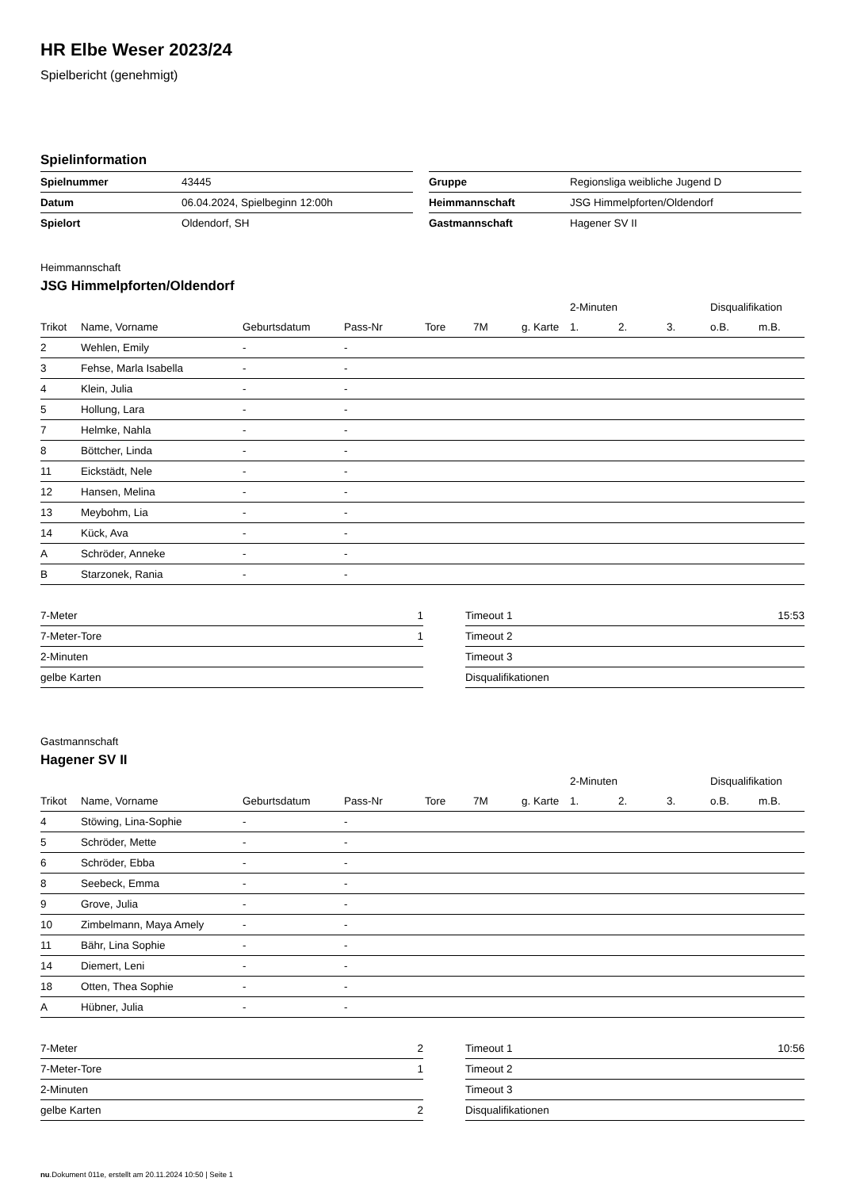HR Elbe Weser 2023/24
Spielbericht (genehmigt)
Spielinformation
| Spielnummer | 43445 |
| Datum | 06.04.2024, Spielbeginn 12:00h |
| Spielort | Oldendorf, SH |
| Gruppe | Regionsliga weibliche Jugend D |
| Heimmannschaft | JSG Himmelpforten/Oldendorf |
| Gastmannschaft | Hagener SV II |
Heimmannschaft
JSG Himmelpforten/Oldendorf
| | | | | | | | 2-Minuten | | | Disqualifikation | |
| --- | --- | --- | --- | --- | --- | --- | --- | --- | --- | --- | --- |
| Trikot | Name, Vorname | Geburtsdatum | Pass-Nr | Tore | 7M | g. Karte | 1. | 2. | 3. | o.B. | m.B. |
| 2 | Wehlen, Emily | - | - | | | | | | | | |
| 3 | Fehse, Marla Isabella | - | - | | | | | | | | |
| 4 | Klein, Julia | - | - | | | | | | | | |
| 5 | Hollung, Lara | - | - | | | | | | | | |
| 7 | Helmke, Nahla | - | - | | | | | | | | |
| 8 | Böttcher, Linda | - | - | | | | | | | | |
| 11 | Eickstädt, Nele | - | - | | | | | | | | |
| 12 | Hansen, Melina | - | - | | | | | | | | |
| 13 | Meybohm, Lia | - | - | | | | | | | | |
| 14 | Kück, Ava | - | - | | | | | | | | |
| A | Schröder, Anneke | - | - | | | | | | | | |
| B | Starzonek, Rania | - | - | | | | | | | | |
| 7-Meter | 1 |
| 7-Meter-Tore | 1 |
| 2-Minuten | |
| gelbe Karten | |
| Timeout 1 | 15:53 |
| Timeout 2 | |
| Timeout 3 | |
| Disqualifikationen | |
Gastmannschaft
Hagener SV II
| | | | | | | | 2-Minuten | | | Disqualifikation | |
| --- | --- | --- | --- | --- | --- | --- | --- | --- | --- | --- | --- |
| Trikot | Name, Vorname | Geburtsdatum | Pass-Nr | Tore | 7M | g. Karte | 1. | 2. | 3. | o.B. | m.B. |
| 4 | Stöwing, Lina-Sophie | - | - | | | | | | | | |
| 5 | Schröder, Mette | - | - | | | | | | | | |
| 6 | Schröder, Ebba | - | - | | | | | | | | |
| 8 | Seebeck, Emma | - | - | | | | | | | | |
| 9 | Grove, Julia | - | - | | | | | | | | |
| 10 | Zimbelmann, Maya Amely | - | - | | | | | | | | |
| 11 | Bähr, Lina Sophie | - | - | | | | | | | | |
| 14 | Diemert, Leni | - | - | | | | | | | | |
| 18 | Otten, Thea Sophie | - | - | | | | | | | | |
| A | Hübner, Julia | - | - | | | | | | | | |
| 7-Meter | 2 |
| 7-Meter-Tore | 1 |
| 2-Minuten | |
| gelbe Karten | 2 |
| Timeout 1 | 10:56 |
| Timeout 2 | |
| Timeout 3 | |
| Disqualifikationen | |
nu.Dokument 011e, erstellt am 20.11.2024 10:50 | Seite 1